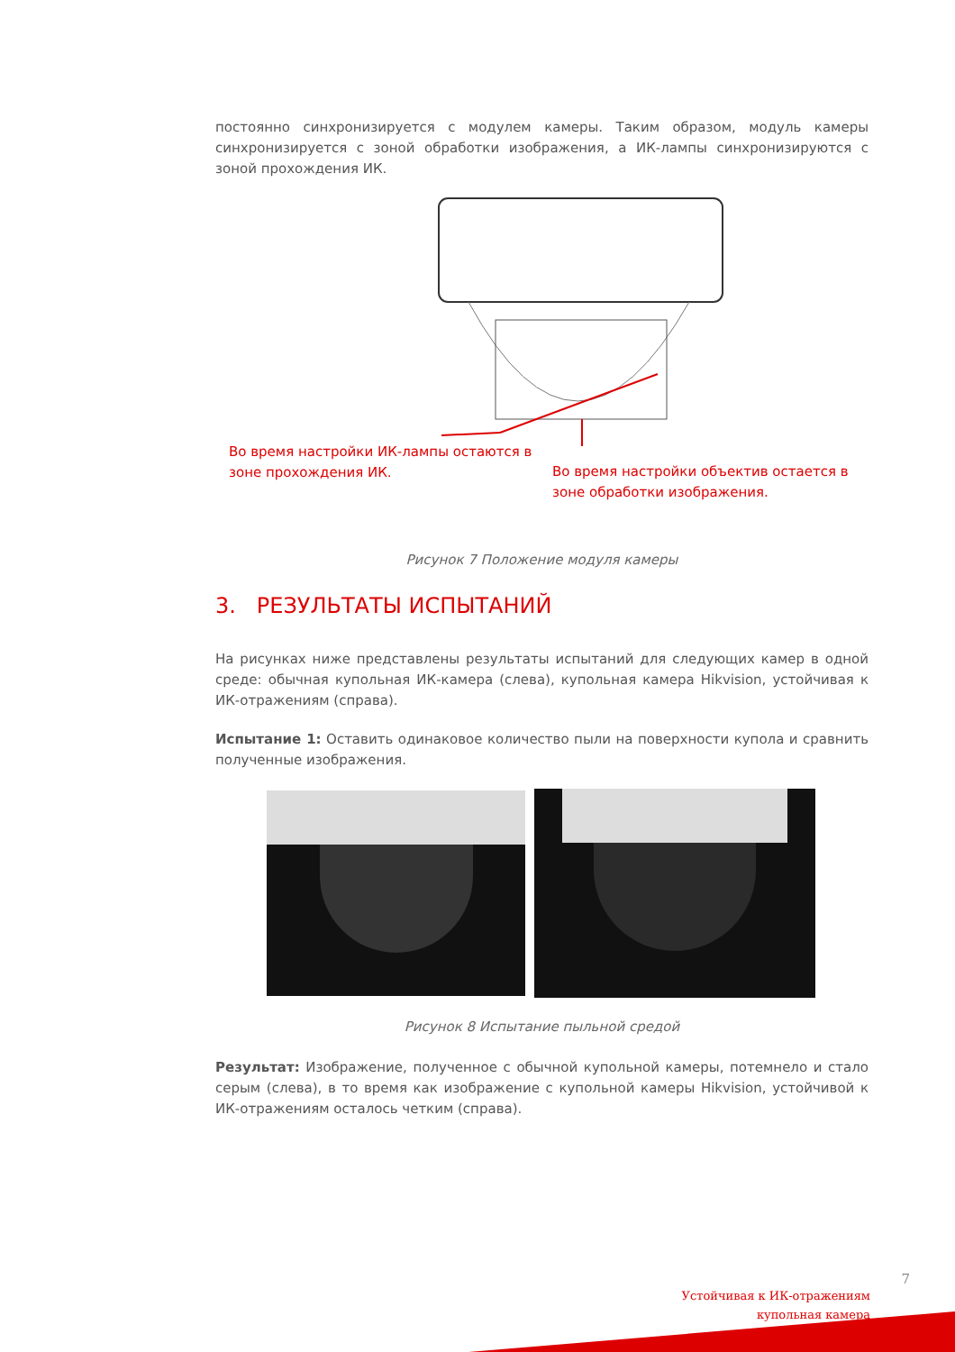постоянно синхронизируется с модулем камеры. Таким образом, модуль камеры синхронизируется с зоной обработки изображения, а ИК-лампы синхронизируются с зоной прохождения ИК.
Во время настройки ИК-лампы остаются в
зоне прохождения ИК.
Во время настройки объектив остается в
зоне обработки изображения.
Рисунок 7 Положение модуля камеры
3. РЕЗУЛЬТАТЫ ИСПЫТАНИЙ
На рисунках ниже представлены результаты испытаний для следующих камер в одной среде: обычная купольная ИК-камера (слева), купольная камера Hikvision, устойчивая к ИК-отражениям (справа).
Испытание 1: Оставить одинаковое количество пыли на поверхности купола и сравнить полученные изображения.
Рисунок 8 Испытание пыльной средой
Результат: Изображение, полученное с обычной купольной камеры, потемнело и стало серым (слева), в то время как изображение с купольной камеры Hikvision, устойчивой к ИК-отражениям осталось четким (справа).
7
Устойчивая к ИК-отражениям
купольная камера